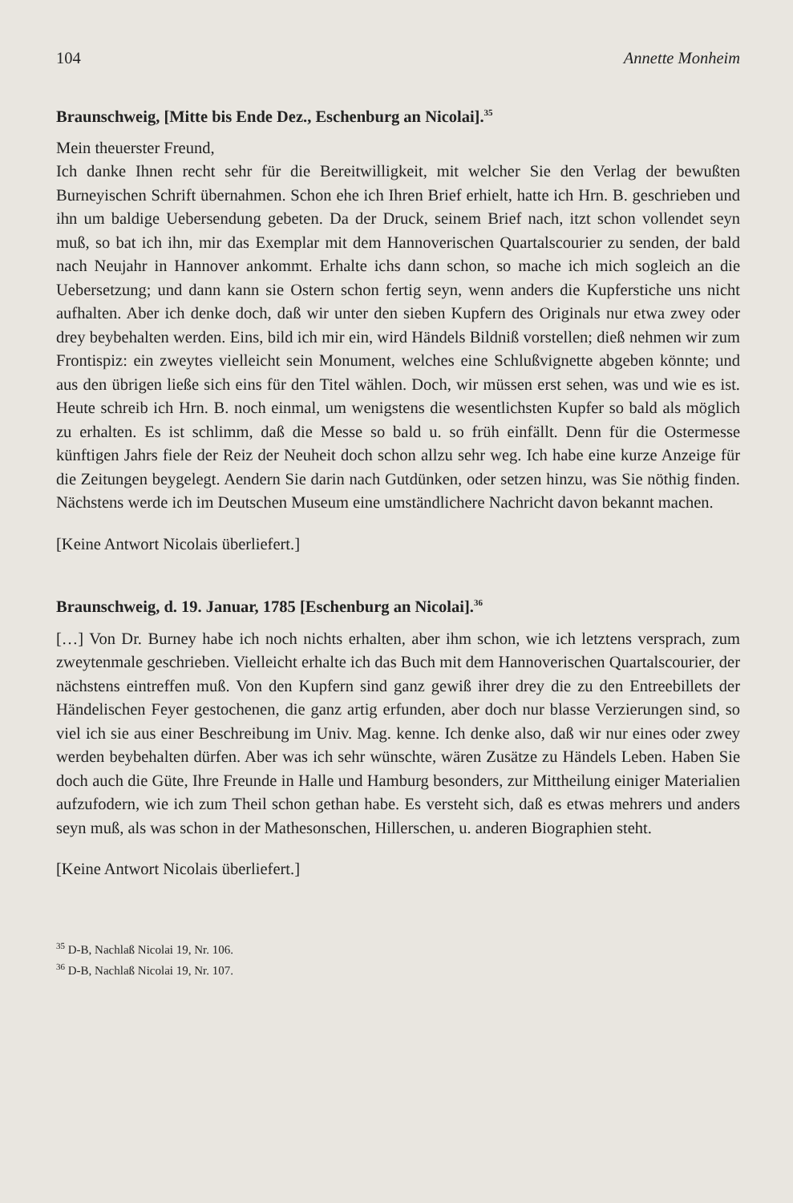104 Annette Monheim
Braunschweig, [Mitte bis Ende Dez., Eschenburg an Nicolai].<sup>35</sup>
Mein theuerster Freund,
Ich danke Ihnen recht sehr für die Bereitwilligkeit, mit welcher Sie den Verlag der bewußten Burneyischen Schrift übernahmen. Schon ehe ich Ihren Brief erhielt, hatte ich Hrn. B. geschrieben und ihn um baldige Uebersendung gebeten. Da der Druck, seinem Brief nach, itzt schon vollendet seyn muß, so bat ich ihn, mir das Exemplar mit dem Hannoverischen Quartalscourier zu senden, der bald nach Neujahr in Hannover ankommt. Erhalte ichs dann schon, so mache ich mich sogleich an die Uebersetzung; und dann kann sie Ostern schon fertig seyn, wenn anders die Kupferstiche uns nicht aufhalten. Aber ich denke doch, daß wir unter den sieben Kupfern des Originals nur etwa zwey oder drey beybehalten werden. Eins, bild ich mir ein, wird Händels Bildniß vorstellen; dieß nehmen wir zum Frontispiz: ein zweytes vielleicht sein Monument, welches eine Schlußvignette abgeben könnte; und aus den übrigen ließe sich eins für den Titel wählen. Doch, wir müssen erst sehen, was und wie es ist. Heute schreib ich Hrn. B. noch einmal, um wenigstens die wesentlichsten Kupfer so bald als möglich zu erhalten. Es ist schlimm, daß die Messe so bald u. so früh einfällt. Denn für die Ostermesse künftigen Jahrs fiele der Reiz der Neuheit doch schon allzu sehr weg. Ich habe eine kurze Anzeige für die Zeitungen beygelegt. Aendern Sie darin nach Gutdünken, oder setzen hinzu, was Sie nöthig finden. Nächstens werde ich im Deutschen Museum eine umständlichere Nachricht davon bekannt machen.
[Keine Antwort Nicolais überliefert.]
Braunschweig, d. 19. Januar, 1785 [Eschenburg an Nicolai].<sup>36</sup>
[…] Von Dr. Burney habe ich noch nichts erhalten, aber ihm schon, wie ich letztens versprach, zum zweytenmale geschrieben. Vielleicht erhalte ich das Buch mit dem Hannoverischen Quartalscourier, der nächstens eintreffen muß. Von den Kupfern sind ganz gewiß ihrer drey die zu den Entreebillets der Händelischen Feyer gestochenen, die ganz artig erfunden, aber doch nur blasse Verzierungen sind, so viel ich sie aus einer Beschreibung im Univ. Mag. kenne. Ich denke also, daß wir nur eines oder zwey werden beybehalten dürfen. Aber was ich sehr wünschte, wären Zusätze zu Händels Leben. Haben Sie doch auch die Güte, Ihre Freunde in Halle und Hamburg besonders, zur Mittheilung einiger Materialien aufzufodern, wie ich zum Theil schon gethan habe. Es versteht sich, daß es etwas mehrers und anders seyn muß, als was schon in der Mathesonschen, Hillerschen, u. anderen Biographien steht.
[Keine Antwort Nicolais überliefert.]
<sup>35</sup> D-B, Nachlaß Nicolai 19, Nr. 106.
<sup>36</sup> D-B, Nachlaß Nicolai 19, Nr. 107.